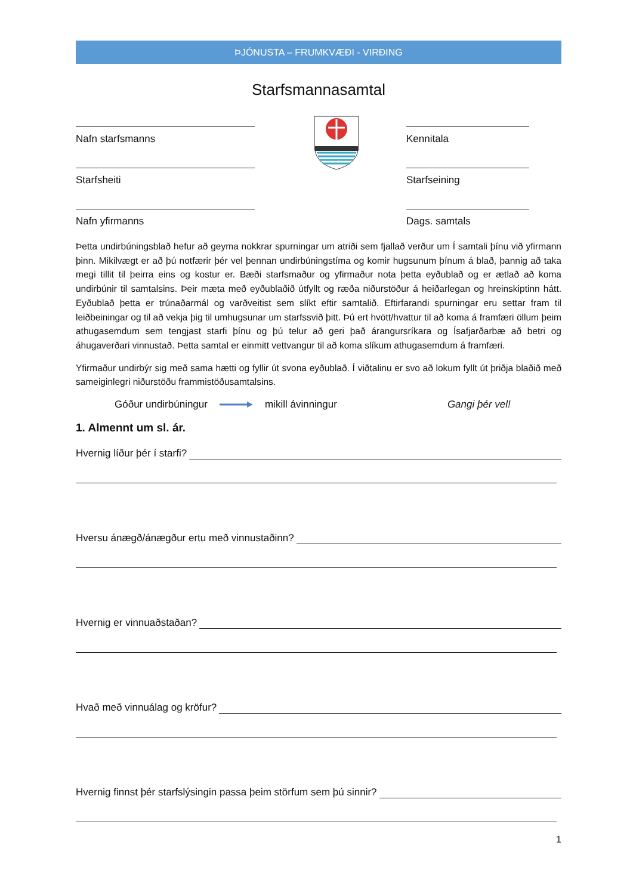ÞJÓNUSTA – FRUMKVÆÐI - VIRÐING
Starfsmannasamtal
Nafn starfsmanns
Starfsheiti
Nafn yfirmanns
Kennitala
Starfseining
Dags. samtals
Þetta undirbúningsblað hefur að geyma nokkrar spurningar um atriði sem fjallað verður um Í samtali þínu við yfirmann þinn. Mikilvægt er að þú notfærir þér vel þennan undirbúningstíma og komir hugsunum þínum á blað, þannig að taka megi tillit til þeirra eins og kostur er. Bæði starfsmaður og yfirmaður nota þetta eyðublað og er ætlað að koma undirbúnir til samtalsins. Þeir mæta með eyðublaðið útfyllt og ræða niðurstöður á heiðarlegan og hreinskiptinn hátt. Eyðublað þetta er trúnaðarmál og varðveitist sem slíkt eftir samtalið. Eftirfarandi spurningar eru settar fram til leiðbeiningar og til að vekja þig til umhugsunar um starfssvið þitt. Þú ert hvött/hvattur til að koma á framfæri öllum þeim athugasemdum sem tengjast starfi þínu og þú telur að geri það árangursríkara og Ísafjarðarbæ að betri og áhugaverðari vinnustað. Þetta samtal er einmitt vettvangur til að koma slíkum athugasemdum á framfæri.
Yfirmaður undirbýr sig með sama hætti og fyllir út svona eyðublað. Í viðtalinu er svo að lokum fyllt út þriðja blaðið með sameiginlegri niðurstöðu frammistöðusamtalsins.
Góður undirbúningur mikill ávinningur Gangi þér vel!
1. Almennt um sl. ár.
Hvernig líður þér í starfi?
Hversu ánægð/ánægður ertu með vinnustaðinn?
Hvernig er vinnuaðstaðan?
Hvað með vinnuálag og kröfur?
Hvernig finnst þér starfslýsingin passa þeim störfum sem þú sinnir?
1